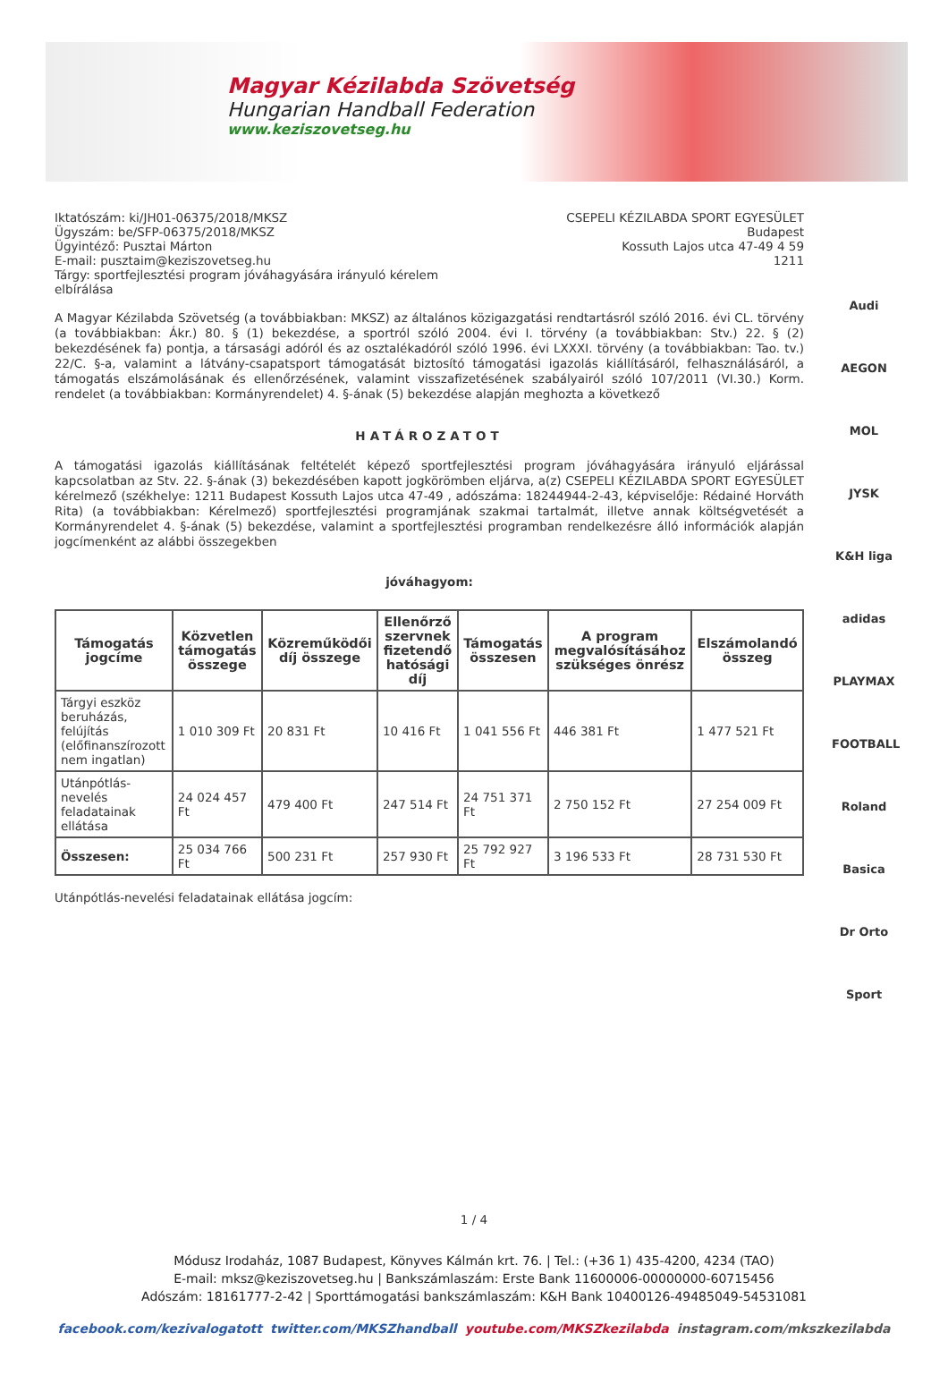Magyar Kézilabda Szövetség
Hungarian Handball Federation
www.keziszovetseg.hu
Audi
AEGON
MOL
JYSK
K&H liga
adidas
PLAYMAX
FOOTBALL
Roland
Basica
Dr Orto
Sport
Iktatószám: ki/JH01-06375/2018/MKSZ
Ügyszám: be/SFP-06375/2018/MKSZ
Ügyintéző: Pusztai Márton
E-mail: pusztaim@keziszovetseg.hu
Tárgy: sportfejlesztési program jóváhagyására irányuló kérelem
elbírálása
CSEPELI KÉZILABDA SPORT EGYESÜLET
Budapest
Kossuth Lajos utca 47-49 4 59
1211
A Magyar Kézilabda Szövetség (a továbbiakban: MKSZ) az általános közigazgatási rendtartásról szóló 2016. évi CL. törvény (a továbbiakban: Ákr.) 80. § (1) bekezdése, a sportról szóló 2004. évi I. törvény (a továbbiakban: Stv.) 22. § (2) bekezdésének fa) pontja, a társasági adóról és az osztalékadóról szóló 1996. évi LXXXI. törvény (a továbbiakban: Tao. tv.) 22/C. §-a, valamint a látvány-csapatsport támogatását biztosító támogatási igazolás kiállításáról, felhasználásáról, a támogatás elszámolásának és ellenőrzésének, valamint visszafizetésének szabályairól szóló 107/2011 (VI.30.) Korm. rendelet (a továbbiakban: Kormányrendelet) 4. §-ának (5) bekezdése alapján meghozta a következő
HATÁROZATOT
A támogatási igazolás kiállításának feltételét képező sportfejlesztési program jóváhagyására irányuló eljárással kapcsolatban az Stv. 22. §-ának (3) bekezdésében kapott jogkörömben eljárva, a(z) CSEPELI KÉZILABDA SPORT EGYESÜLET kérelmező (székhelye: 1211 Budapest Kossuth Lajos utca 47-49 , adószáma: 18244944-2-43, képviselője: Rédainé Horváth Rita) (a továbbiakban: Kérelmező) sportfejlesztési programjának szakmai tartalmát, illetve annak költségvetését a Kormányrendelet 4. §-ának (5) bekezdése, valamint a sportfejlesztési programban rendelkezésre álló információk alapján jogcímenként az alábbi összegekben
jóváhagyom:
| Támogatás jogcíme | Közvetlen támogatás összege | Közreműködői díj összege | Ellenőrző szervnek fizetendő hatósági díj | Támogatás összesen | A program megvalósításához szükséges önrész | Elszámolandó összeg |
| --- | --- | --- | --- | --- | --- | --- |
| Tárgyi eszköz beruházás, felújítás (előfinanszírozott nem ingatlan) | 1 010 309 Ft | 20 831 Ft | 10 416 Ft | 1 041 556 Ft | 446 381 Ft | 1 477 521 Ft |
| Utánpótlás-nevelés feladatainak ellátása | 24 024 457 Ft | 479 400 Ft | 247 514 Ft | 24 751 371 Ft | 2 750 152 Ft | 27 254 009 Ft |
| Összesen: | 25 034 766 Ft | 500 231 Ft | 257 930 Ft | 25 792 927 Ft | 3 196 533 Ft | 28 731 530 Ft |
Utánpótlás-nevelési feladatainak ellátása jogcím:
1 / 4
Módusz Irodaház, 1087 Budapest, Könyves Kálmán krt. 76. | Tel.: (+36 1) 435-4200, 4234 (TAO)
E-mail: mksz@keziszovetseg.hu | Bankszámlaszám: Erste Bank 11600006-00000000-60715456
Adószám: 18161777-2-42 | Sporttámogatási bankszámlaszám: K&H Bank 10400126-49485049-54531081
facebook.com/kezivalogatott twitter.com/MKSZhandball youtube.com/MKSZkezilabda instagram.com/mkszkezilabda